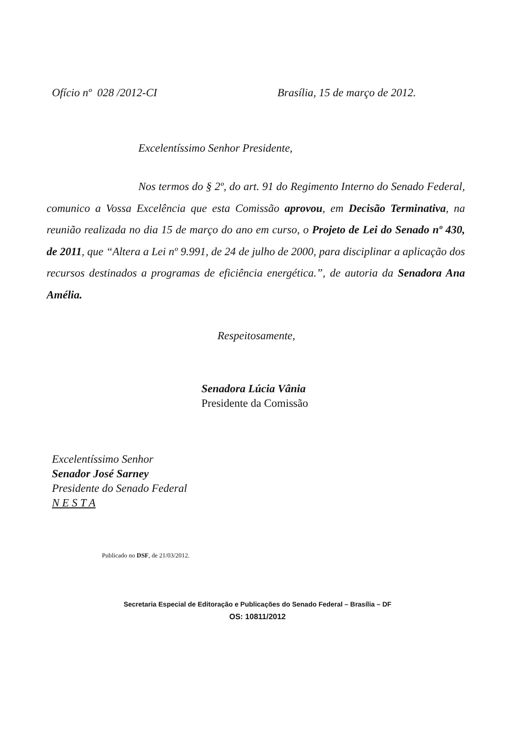Ofício nº 028 /2012-CI Brasília, 15 de março de 2012.
Excelentíssimo Senhor Presidente,
Nos termos do § 2º, do art. 91 do Regimento Interno do Senado Federal, comunico a Vossa Excelência que esta Comissão aprovou, em Decisão Terminativa, na reunião realizada no dia 15 de março do ano em curso, o Projeto de Lei do Senado nº 430, de 2011, que “Altera a Lei nº 9.991, de 24 de julho de 2000, para disciplinar a aplicação dos recursos destinados a programas de eficiência energética.”, de autoria da Senadora Ana Amélia.
Respeitosamente,
Senadora Lúcia Vânia
Presidente da Comissão
Excelentíssimo Senhor
Senador José Sarney
Presidente do Senado Federal
N E S T A
Publicado no DSF, de 21/03/2012.
Secretaria Especial de Editoração e Publicações do Senado Federal – Brasília – DF
OS: 10811/2012